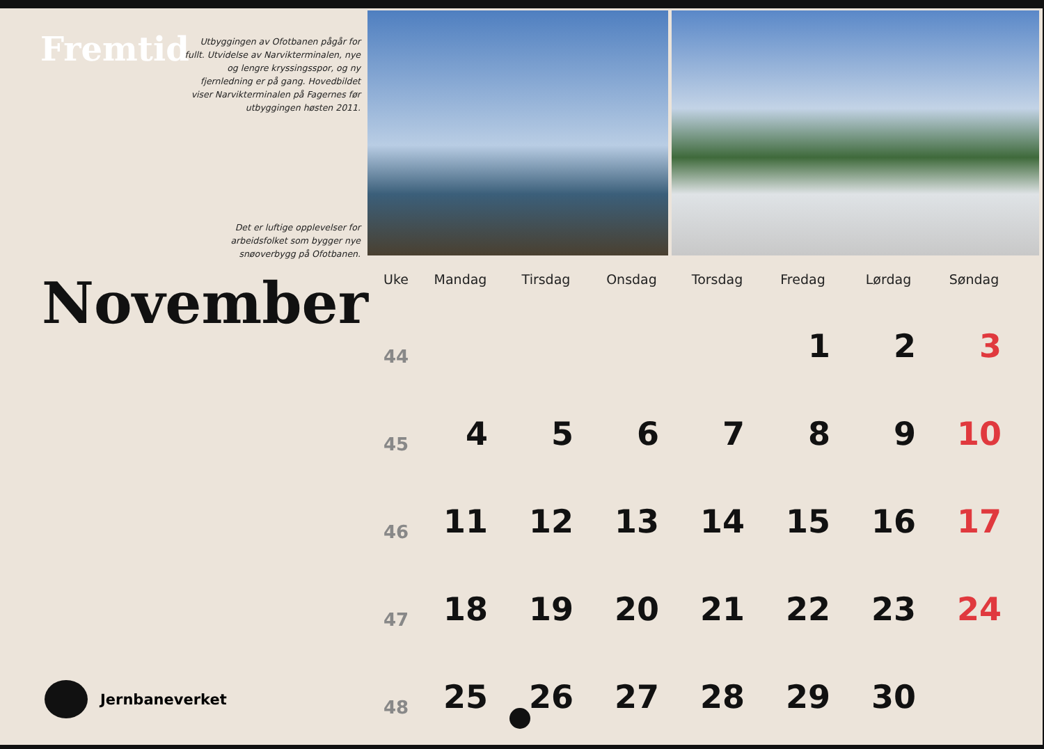Fremtid
Utbyggingen av Ofotbanen pågår for fullt. Utvidelse av Narvikterminalen, nye og lengre kryssingsspor, og ny fjernledning er på gang. Hovedbildet viser Narvikterminalen på Fagernes før utbyggingen høsten 2011.
Det er luftige opplevelser for arbeidsfolket som bygger nye snøoverbygg på Ofotbanen.
November
| Uke | Mandag | Tirsdag | Onsdag | Torsdag | Fredag | Lørdag | Søndag |
| --- | --- | --- | --- | --- | --- | --- | --- |
| 44 | | | | | 1 | 2 | 3 |
| 45 | 4 | 5 | 6 | 7 | 8 | 9 | 10 |
| 46 | 11 | 12 | 13 | 14 | 15 | 16 | 17 |
| 47 | 18 | 19 | 20 | 21 | 22 | 23 | 24 |
| 48 | 25 | 26 | 27 | 28 | 29 | 30 | |
Jernbaneverket